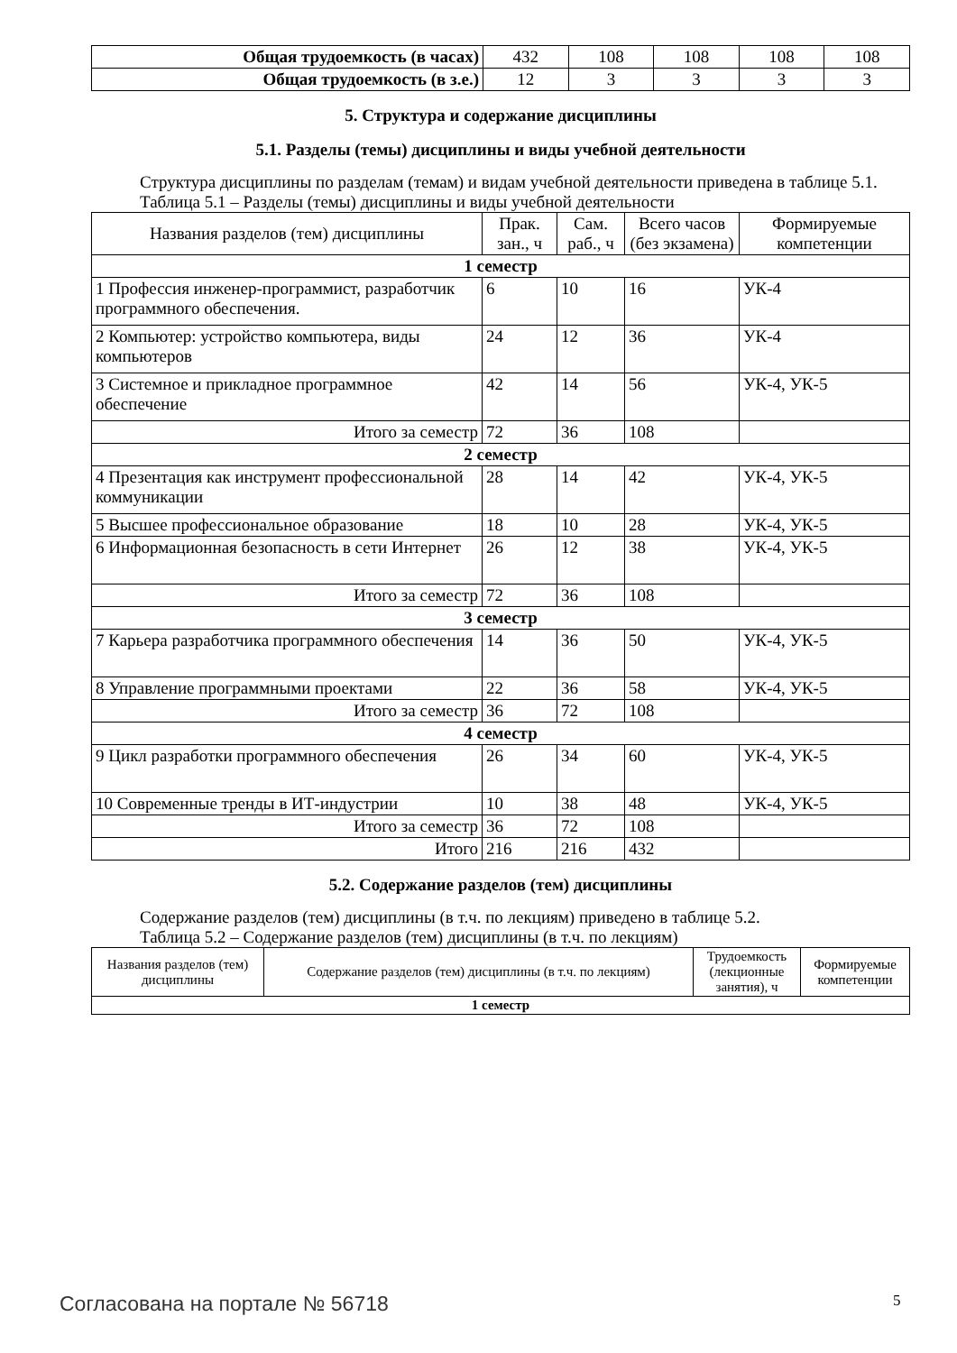| Общая трудоемкость (в часах) | 432 | 108 | 108 | 108 | 108 |
| Общая трудоемкость (в з.е.) | 12 | 3 | 3 | 3 | 3 |
5. Структура и содержание дисциплины
5.1. Разделы (темы) дисциплины и виды учебной деятельности
Структура дисциплины по разделам (темам) и видам учебной деятельности приведена в таблице 5.1.
Таблица 5.1 – Разделы (темы) дисциплины и виды учебной деятельности
| Названия разделов (тем) дисциплины | Прак. зан., ч | Сам. раб., ч | Всего часов (без экзамена) | Формируемые компетенции |
| --- | --- | --- | --- | --- |
| 1 семестр | | | | |
| 1 Профессия инженер-программист, разработчик программного обеспечения. | 6 | 10 | 16 | УК-4 |
| 2 Компьютер: устройство компьютера, виды компьютеров | 24 | 12 | 36 | УК-4 |
| 3 Системное и прикладное программное обеспечение | 42 | 14 | 56 | УК-4, УК-5 |
| Итого за семестр | 72 | 36 | 108 | |
| 2 семестр | | | | |
| 4 Презентация как инструмент профессиональной коммуникации | 28 | 14 | 42 | УК-4, УК-5 |
| 5 Высшее профессиональное образование | 18 | 10 | 28 | УК-4, УК-5 |
| 6 Информационная безопасность в сети Интернет | 26 | 12 | 38 | УК-4, УК-5 |
| Итого за семестр | 72 | 36 | 108 | |
| 3 семестр | | | | |
| 7 Карьера разработчика программного обеспечения | 14 | 36 | 50 | УК-4, УК-5 |
| 8 Управление программными проектами | 22 | 36 | 58 | УК-4, УК-5 |
| Итого за семестр | 36 | 72 | 108 | |
| 4 семестр | | | | |
| 9 Цикл разработки программного обеспечения | 26 | 34 | 60 | УК-4, УК-5 |
| 10 Современные тренды в ИТ-индустрии | 10 | 38 | 48 | УК-4, УК-5 |
| Итого за семестр | 36 | 72 | 108 | |
| Итого | 216 | 216 | 432 | |
5.2. Содержание разделов (тем) дисциплины
Содержание разделов (тем) дисциплины (в т.ч. по лекциям) приведено в таблице 5.2.
Таблица 5.2 – Содержание разделов (тем) дисциплины (в т.ч. по лекциям)
| Названия разделов (тем) дисциплины | Содержание разделов (тем) дисциплины (в т.ч. по лекциям) | Трудоемкость (лекционные занятия), ч | Формируемые компетенции |
| --- | --- | --- | --- |
| 1 семестр | | | |
Согласована на портале № 56718 5